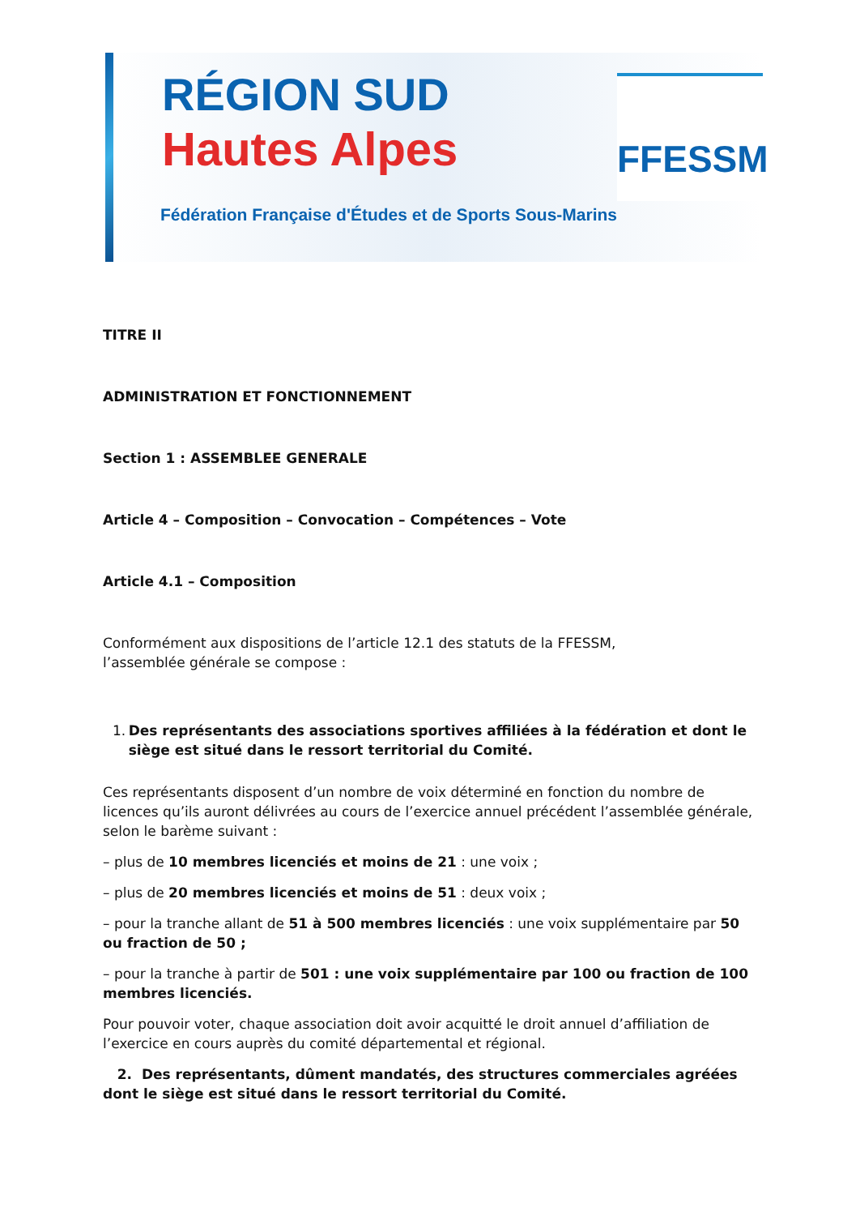RÉGION SUD
Hautes Alpes
Fédération Française d'Études et de Sports Sous-Marins
FFESSM
TITRE II
ADMINISTRATION ET FONCTIONNEMENT
Section 1 : ASSEMBLEE GENERALE
Article 4 – Composition – Convocation – Compétences – Vote
Article 4.1 – Composition
Conformément aux dispositions de l’article 12.1 des statuts de la FFESSM,
l’assemblée générale se compose :
1. Des représentants des associations sportives affiliées à la fédération et dont le siège est situé dans le ressort territorial du Comité.
Ces représentants disposent d’un nombre de voix déterminé en fonction du nombre de licences qu’ils auront délivrées au cours de l’exercice annuel précédent l’assemblée générale, selon le barème suivant :
– plus de 10 membres licenciés et moins de 21 : une voix ;
– plus de 20 membres licenciés et moins de 51 : deux voix ;
– pour la tranche allant de 51 à 500 membres licenciés : une voix supplémentaire par 50 ou fraction de 50 ;
– pour la tranche à partir de 501 : une voix supplémentaire par 100 ou fraction de 100 membres licenciés.
Pour pouvoir voter, chaque association doit avoir acquitté le droit annuel d’affiliation de l’exercice en cours auprès du comité départemental et régional.
2. Des représentants, dûment mandatés, des structures commerciales agréées dont le siège est situé dans le ressort territorial du Comité.